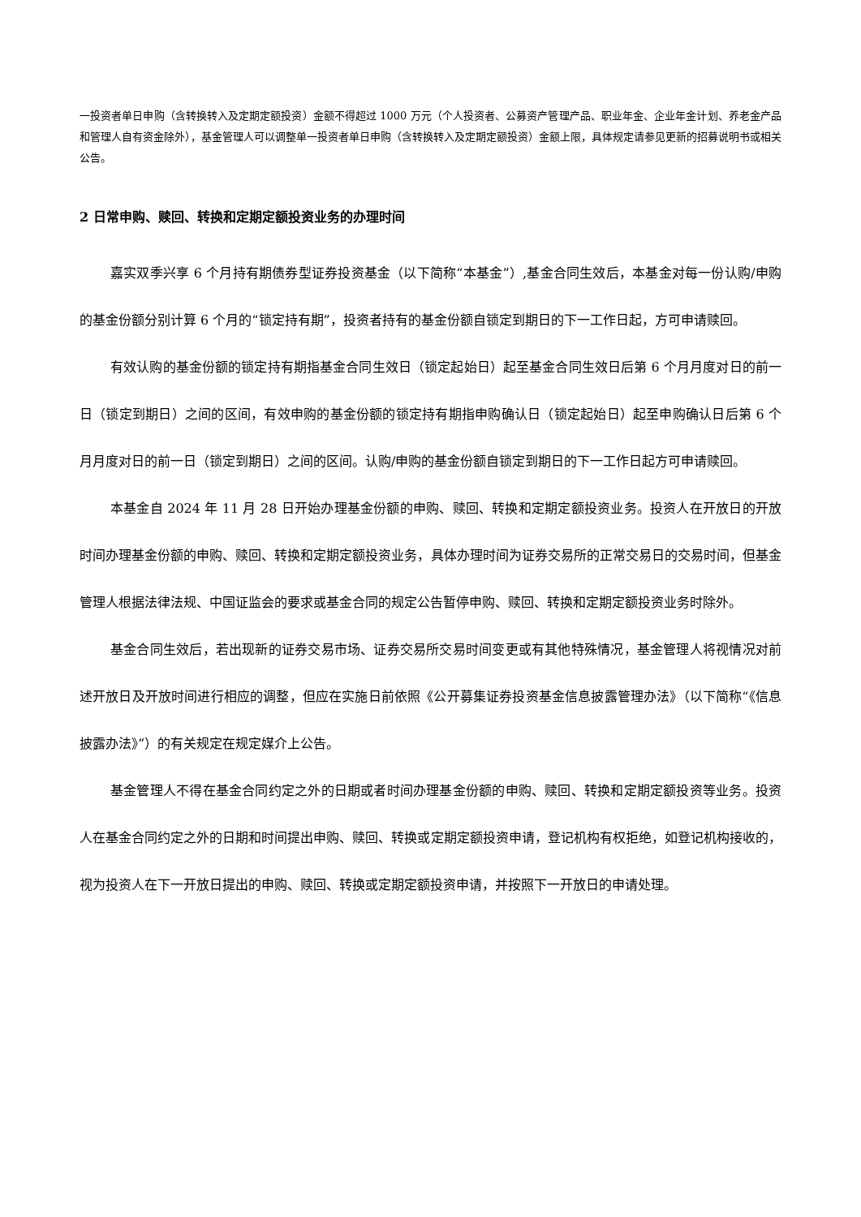一投资者单日申购（含转换转入及定期定额投资）金额不得超过 1000 万元（个人投资者、公募资产管理产品、职业年金、企业年金计划、养老金产品和管理人自有资金除外），基金管理人可以调整单一投资者单日申购（含转换转入及定期定额投资）金额上限，具体规定请参见更新的招募说明书或相关公告。
2 日常申购、赎回、转换和定期定额投资业务的办理时间
嘉实双季兴享 6 个月持有期债券型证券投资基金（以下简称“本基金”）,基金合同生效后，本基金对每一份认购/申购的基金份额分别计算 6 个月的“锁定持有期”，投资者持有的基金份额自锁定到期日的下一工作日起，方可申请赎回。
有效认购的基金份额的锁定持有期指基金合同生效日（锁定起始日）起至基金合同生效日后第 6 个月月度对日的前一日（锁定到期日）之间的区间，有效申购的基金份额的锁定持有期指申购确认日（锁定起始日）起至申购确认日后第 6 个月月度对日的前一日（锁定到期日）之间的区间。认购/申购的基金份额自锁定到期日的下一工作日起方可申请赎回。
本基金自 2024 年 11 月 28 日开始办理基金份额的申购、赎回、转换和定期定额投资业务。投资人在开放日的开放时间办理基金份额的申购、赎回、转换和定期定额投资业务，具体办理时间为证券交易所的正常交易日的交易时间，但基金管理人根据法律法规、中国证监会的要求或基金合同的规定公告暂停申购、赎回、转换和定期定额投资业务时除外。
基金合同生效后，若出现新的证券交易市场、证券交易所交易时间变更或有其他特殊情况，基金管理人将视情况对前述开放日及开放时间进行相应的调整，但应在实施日前依照《公开募集证券投资基金信息披露管理办法》（以下简称“《信息披露办法》”）的有关规定在规定媒介上公告。
基金管理人不得在基金合同约定之外的日期或者时间办理基金份额的申购、赎回、转换和定期定额投资等业务。投资人在基金合同约定之外的日期和时间提出申购、赎回、转换或定期定额投资申请，登记机构有权拒绝，如登记机构接收的，视为投资人在下一开放日提出的申购、赎回、转换或定期定额投资申请，并按照下一开放日的申请处理。